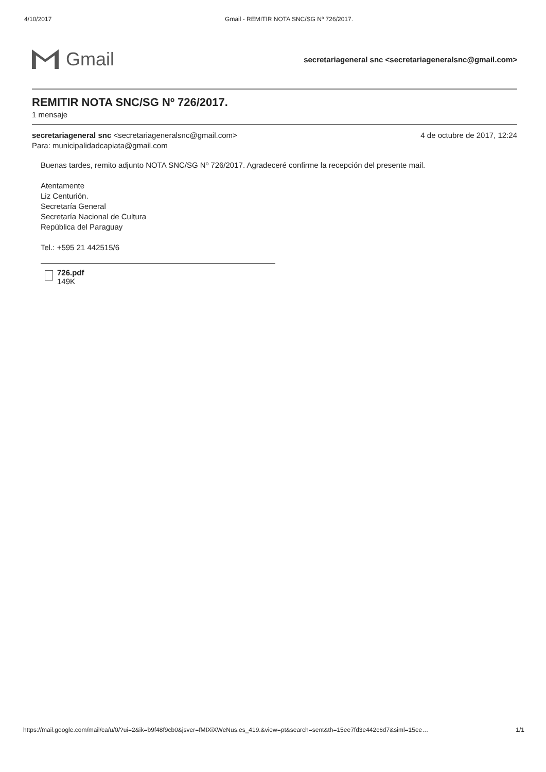4/10/2017 Gmail - REMITIR NOTA SNC/SG Nº 726/2017.
Gmail
secretariageneral snc <secretariageneralsnc@gmail.com>
REMITIR NOTA SNC/SG Nº 726/2017.
1 mensaje
secretariageneral snc <secretariageneralsnc@gmail.com>
Para: municipalidadcapiata@gmail.com
4 de octubre de 2017, 12:24
Buenas tardes, remito adjunto NOTA SNC/SG Nº 726/2017. Agradeceré confirme la recepción del presente mail.
Atentamente
Liz Centurión.
Secretaría General
Secretaría Nacional de Cultura
República del Paraguay
Tel.: +595 21 442515/6
726.pdf
149K
https://mail.google.com/mail/ca/u/0/?ui=2&ik=b9f48f9cb0&jsver=fMIXiXWeNus.es_419.&view=pt&search=sent&th=15ee7fd3e442c6d7&siml=15ee… 1/1